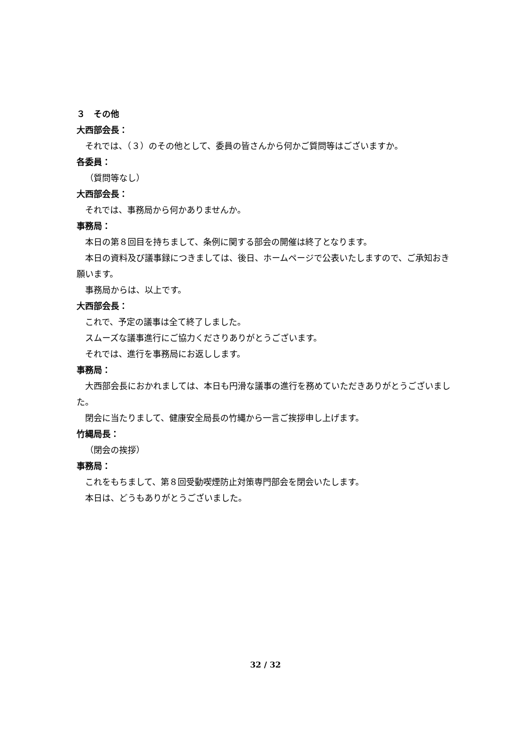３　その他
大西部会長：
それでは、（３）のその他として、委員の皆さんから何かご質問等はございますか。
各委員：
（質問等なし）
大西部会長：
それでは、事務局から何かありませんか。
事務局：
本日の第８回目を持ちまして、条例に関する部会の開催は終了となります。
本日の資料及び議事録につきましては、後日、ホームページで公表いたしますので、ご承知おき願います。
事務局からは、以上です。
大西部会長：
これで、予定の議事は全て終了しました。
スムーズな議事進行にご協力くださりありがとうございます。
それでは、進行を事務局にお返しします。
事務局：
大西部会長におかれましては、本日も円滑な議事の進行を務めていただきありがとうございました。
閉会に当たりまして、健康安全局長の竹縄から一言ご挨拶申し上げます。
竹縄局長：
（閉会の挨拶）
事務局：
これをもちまして、第８回受動喫煙防止対策専門部会を閉会いたします。
本日は、どうもありがとうございました。
32 / 32